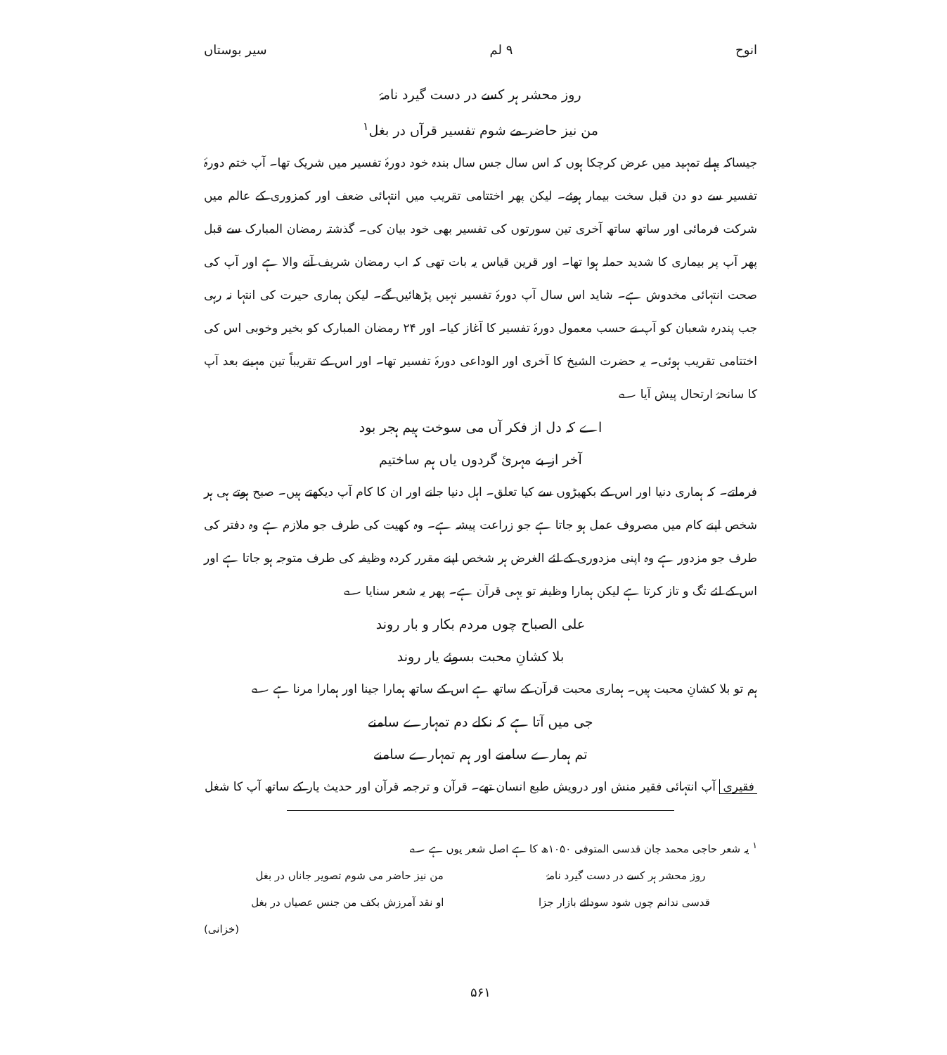انوح ۹ لم سیر بوستاں
روز محشر ہر کسے در دست گیرد نامۂ
من نیز حاضر مے شوم تفسیر قرآں در بغل<sup>۱</sup>
جیساکہ پہلے تمہید میں عرض کرچکا ہوں کہ اس سال جس سال بندہ خود دورۂ تفسیر میں شریک تھا۔ آپ ختم دورۂ تفسیر سے دو دن قبل سخت بیمار ہوئے۔ لیکن پھر اختتامی تقریب میں انتہائی ضعف اور کمزوری کے عالم میں شرکت فرمائی اور ساتھ ساتھ آخری تین سورتوں کی تفسیر بھی خود بیان کی۔ گذشتہ رمضان المبارک سے قبل پھر آپ پر بیماری کا شدید حملہ ہوا تھا۔ اور قرین قیاس یہ بات تھی کہ اب رمضان شریف آنے والا ہے اور آپ کی صحت انتہائی مخدوش ہے۔ شاید اس سال آپ دورۂ تفسیر نہیں پڑھائیں گے۔ لیکن ہماری حیرت کی انتہا نہ رہی جب پندرہ شعبان کو آپ نے حسب معمول دورۂ تفسیر کا آغاز کیا۔ اور ۲۴ رمضان المبارک کو بخیر وخوبی اس کی اختتامی تقریب ہوئی۔ یہ حضرت الشیخ کا آخری اور الوداعی دورۂ تفسیر تھا۔ اور اس کے تقریباً تین مہینے بعد آپ کا سانحۂ ارتحال پیش آیا ؎
اے کہ دل از فکر آں می سوخت ہیم ہجر بود
آخر از بے مہریٔ گردوں یاں ہم ساختیم
فرماتے۔ کہ ہماری دنیا اور اس کے بکھیڑوں سے کیا تعلق۔ اہل دنیا جانے اور ان کا کام آپ دیکھتے ہیں۔ صبح ہوتے ہی ہر شخص اپنے کام میں مصروف عمل ہو جاتا ہے جو زراعت پیشہ ہے۔ وہ کھیت کی طرف جو ملازم ہے وہ دفتر کی طرف جو مزدور ہے وہ اپنی مزدوری کے لئے الغرض ہر شخص اپنے مقرر کردہ وظیفہ کی طرف متوجہ ہو جاتا ہے اور اس کے لئے تگ و تاز کرتا ہے لیکن ہمارا وظیفہ تو یہی قرآن ہے۔ پھر یہ شعر سنایا ؎
علی الصباح چوں مردم بکار و بار روند
بلا کشانِ محبت بسوئے یار روند
ہم تو بلا کشانِ محبت ہیں۔ ہماری محبت قرآن کے ساتھ ہے اس کے ساتھ ہمارا جینا اور ہمارا مرنا ہے ؎
جی میں آتا ہے کہ نکلے دم تمہارے سامنے
تم ہمارے سامنے اور ہم تمہارے سامنے
فقیری آپ انتہائی فقیر منش اور درویش طبع انسان تھے۔ قرآن و ترجمہ قرآن اور حدیث یار کے ساتھ آپ کا شغل
<sup>۱</sup> یہ شعر حاجی محمد جان قدسی المتوفی ۱۰۵۰ھ کا ہے اصل شعر یوں ہے ؎
روز محشر ہر کسے در دست گیرد نامۂ من نیز حاضر می شوم تصویر جاناں در بغل
قدسی ندانم چوں شود سودائے بازار جزا او نقد آمرزش بکف من جنس عصیاں در بغل
(خزانی)
۵۶۱